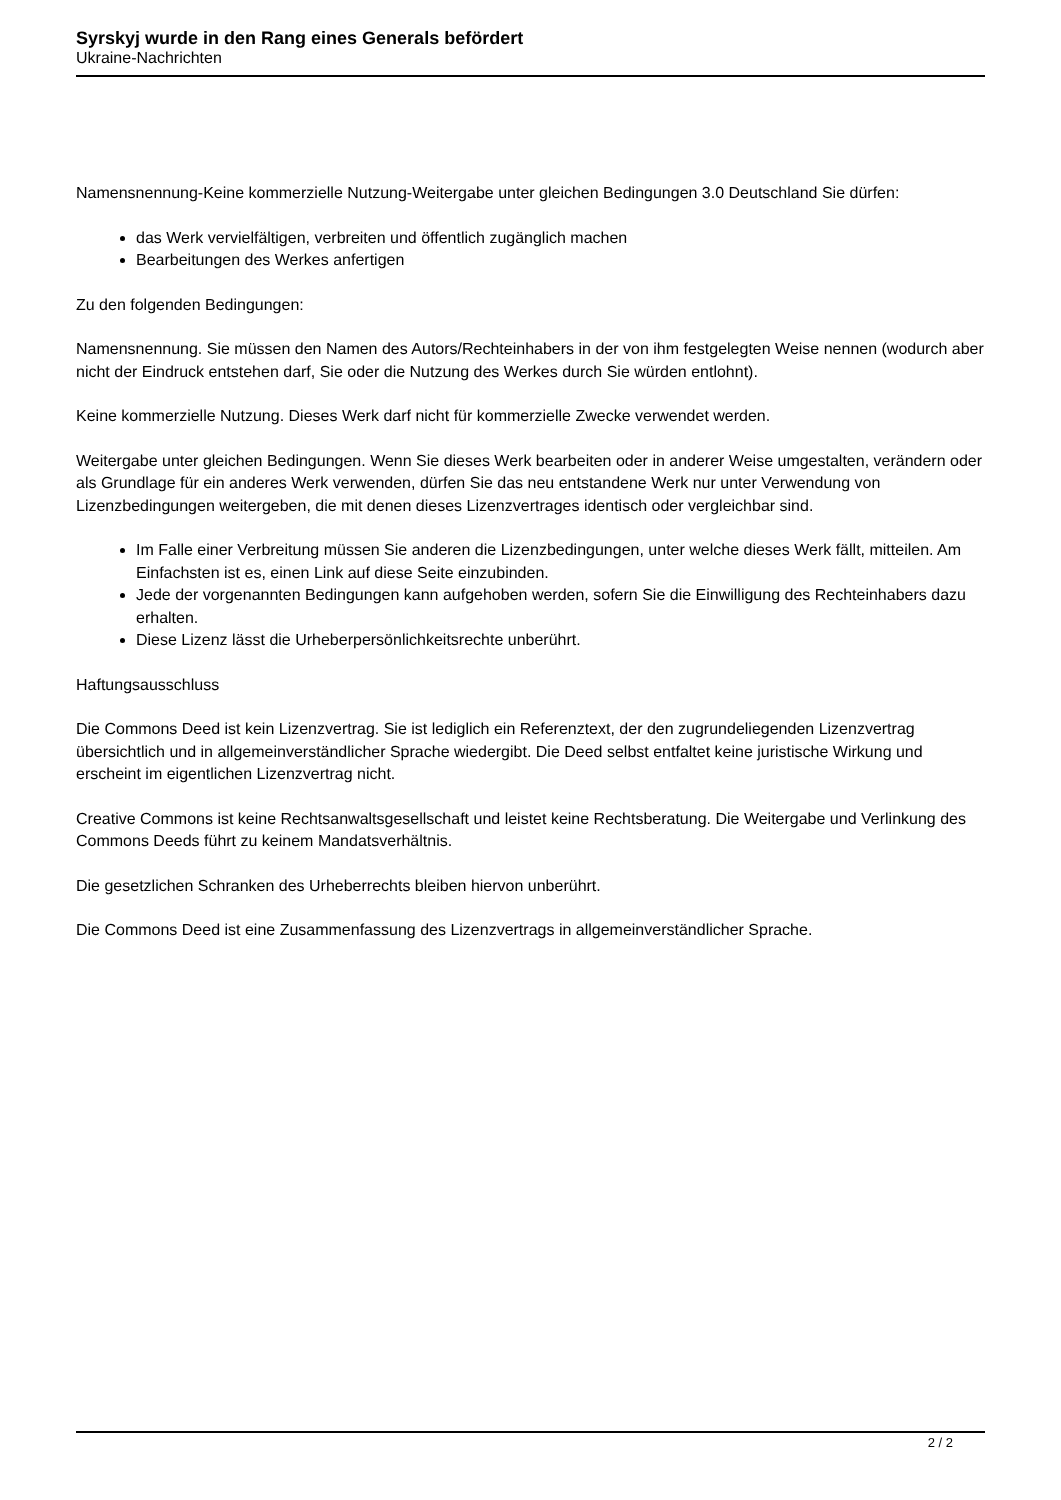Syrskyj wurde in den Rang eines Generals befördert
Ukraine-Nachrichten
Namensnennung-Keine kommerzielle Nutzung-Weitergabe unter gleichen Bedingungen 3.0 Deutschland Sie dürfen:
das Werk vervielfältigen, verbreiten und öffentlich zugänglich machen
Bearbeitungen des Werkes anfertigen
Zu den folgenden Bedingungen:
Namensnennung. Sie müssen den Namen des Autors/Rechteinhabers in der von ihm festgelegten Weise nennen (wodurch aber nicht der Eindruck entstehen darf, Sie oder die Nutzung des Werkes durch Sie würden entlohnt).
Keine kommerzielle Nutzung. Dieses Werk darf nicht für kommerzielle Zwecke verwendet werden.
Weitergabe unter gleichen Bedingungen. Wenn Sie dieses Werk bearbeiten oder in anderer Weise umgestalten, verändern oder als Grundlage für ein anderes Werk verwenden, dürfen Sie das neu entstandene Werk nur unter Verwendung von Lizenzbedingungen weitergeben, die mit denen dieses Lizenzvertrages identisch oder vergleichbar sind.
Im Falle einer Verbreitung müssen Sie anderen die Lizenzbedingungen, unter welche dieses Werk fällt, mitteilen. Am Einfachsten ist es, einen Link auf diese Seite einzubinden.
Jede der vorgenannten Bedingungen kann aufgehoben werden, sofern Sie die Einwilligung des Rechteinhabers dazu erhalten.
Diese Lizenz lässt die Urheberpersönlichkeitsrechte unberührt.
Haftungsausschluss
Die Commons Deed ist kein Lizenzvertrag. Sie ist lediglich ein Referenztext, der den zugrundeliegenden Lizenzvertrag übersichtlich und in allgemeinverständlicher Sprache wiedergibt. Die Deed selbst entfaltet keine juristische Wirkung und erscheint im eigentlichen Lizenzvertrag nicht.
Creative Commons ist keine Rechtsanwaltsgesellschaft und leistet keine Rechtsberatung. Die Weitergabe und Verlinkung des Commons Deeds führt zu keinem Mandatsverhältnis.
Die gesetzlichen Schranken des Urheberrechts bleiben hiervon unberührt.
Die Commons Deed ist eine Zusammenfassung des Lizenzvertrags in allgemeinverständlicher Sprache.
2 / 2